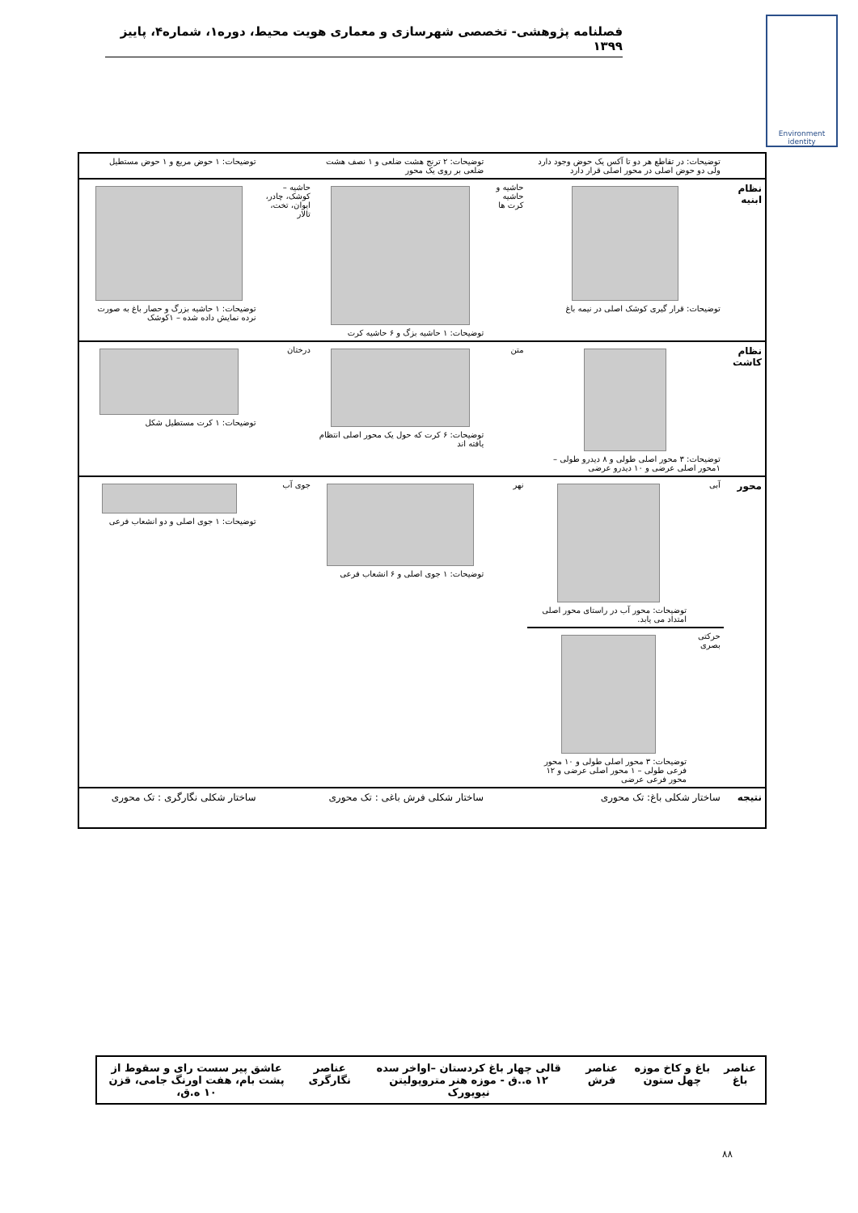فصلنامه پژوهشی- تخصصی شهرسازی و معماری هویت محیط، دوره۱، شماره۴، پاییز ۱۳۹۹
Environment identity
| | توضیحات: در تقاطع هر دو تا آکس یک حوض وجود دارد ولی دو حوض اصلی در محور اصلی قرار دارد | | | توضیحات: ۲ ترنج هشت ضلعی و ۱ نصف هشت ضلعی بر روی یک محور | | توضیحات: ۱ حوض مربع و ۱ حوض مستطیل |
| نظام ابنیه | توضیحات: قرار گیری کوشک اصلی در نیمه باغ | | حاشیه و حاشیه کرت ها | توضیحات: ۱ حاشیه بزگ و ۶ حاشیه کرت | حاشیه – کوشک، چادر، ایوان، تخت، تالار | توضیحات: ۱ حاشیه بزرگ و حصار باغ به صورت نرده نمایش داده شده – ۱کوشک |
| نظام کاشت | توضیحات: ۳ محور اصلی طولی و ۸ دیدرو طولی – ۱محور اصلی عرضی و ۱۰ دیدرو عرضی | | متن | توضیحات: ۶ کرت که حول یک محور اصلی انتظام یافته اند | درختان | توضیحات: ۱ کرت مستطیل شکل |
| محور | آبی | توضیحات: محور آب در راستای محور اصلی امتداد می یابد. | نهر | توضیحات: ۱ جوی اصلی و ۶ انشعاب فرعی | جوی آب | توضیحات: ۱ جوی اصلی و دو انشعاب فرعی |
| | حرکتی بصری | توضیحات: ۳ محور اصلی طولی و ۱۰ محور فرعی طولی – ۱ محور اصلی عرضی و ۱۲ محور فرعی عرضی | | | | |
| نتیجه | ساختار شکلی باغ: تک محوری | | | ساختار شکلی فرش باغی : تک محوری | | ساختار شکلی نگارگری : تک محوری |
| عناصر باغ | باغ و کاخ موزه چهل ستون | عناصر فرش | قالی چهار باغ کردستان –اواخر سده ۱۲ ه..ق - موزه هنر متروپولیتن نیویورک | عناصر نگارگری | عاشق پیر سست رای و سقوط از پشت بام، هفت اورنگ جامی، قزن ۱۰ ه.ق، |
۸۸